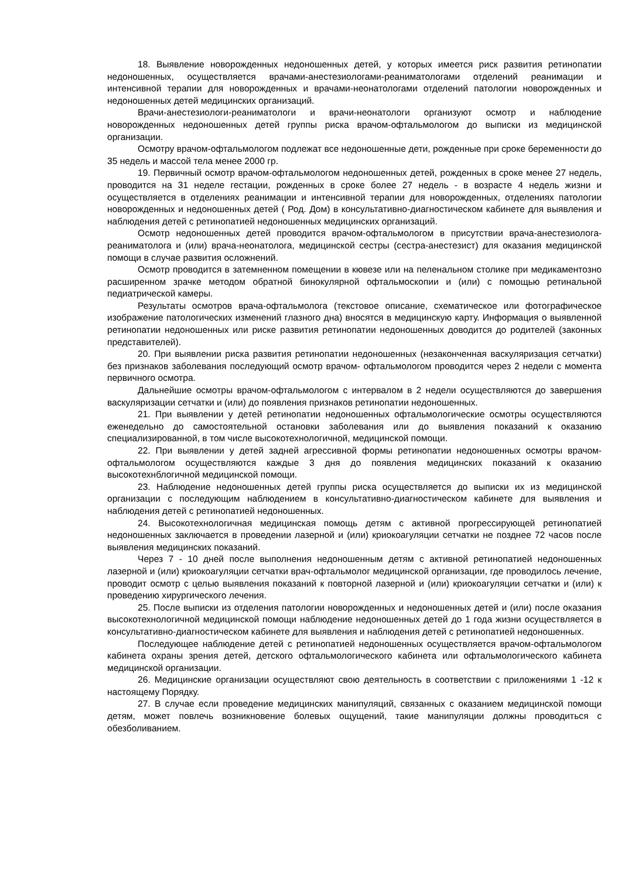18. Выявление новорожденных недоношенных детей, у которых имеется риск развития ретинопатии недоношенных, осуществляется врачами-анестезиологами-реаниматологами отделений реанимации и интенсивной терапии для новорожденных и врачами-неонатологами отделений патологии новорожденных и недоношенных детей медицинских организаций.
Врачи-анестезиологи-реаниматологи и врачи-неонатологи организуют осмотр и наблюдение новорожденных недоношенных детей группы риска врачом-офтальмологом до выписки из медицинской организации.
Осмотру врачом-офтальмологом подлежат все недоношенные дети, рожденные при сроке беременности до 35 недель и массой тела менее 2000 гр.
19. Первичный осмотр врачом-офтальмологом недоношенных детей, рожденных в сроке менее 27 недель, проводится на 31 неделе гестации, рожденных в сроке более 27 недель - в возрасте 4 недель жизни и осуществляется в отделениях реанимации и интенсивной терапии для новорожденных, отделениях патологии новорожденных и недоношенных детей ( Род. Дом) в консультативно-диагностическом кабинете для выявления и наблюдения детей с ретинопатией недоношенных медицинских организаций.
Осмотр недоношенных детей проводится врачом-офтальмологом в присутствии врача-анестезиолога-реаниматолога и (или) врача-неонатолога, медицинской сестры (сестра-анестезист) для оказания медицинской помощи в случае развития осложнений.
Осмотр проводится в затемненном помещении в кювезе или на пеленальном столике при медикаментозно расширенном зрачке методом обратной бинокулярной офтальмоскопии и (или) с помощью ретинальной педиатрической камеры.
Результаты осмотров врача-офтальмолога (текстовое описание, схематическое или фотографическое изображение патологических изменений глазного дна) вносятся в медицинскую карту. Информация о выявленной ретинопатии недоношенных или риске развития ретинопатии недоношенных доводится до родителей (законных представителей).
20. При выявлении риска развития ретинопатии недоношенных (незаконченная васкуляризация сетчатки) без признаков заболевания последующий осмотр врачом- офтальмологом проводится через 2 недели с момента первичного осмотра.
Дальнейшие осмотры врачом-офтальмологом с интервалом в 2 недели осуществляются до завершения васкуляризации сетчатки и (или) до появления признаков ретинопатии недоношенных.
21. При выявлении у детей ретинопатии недоношенных офтальмологические осмотры осуществляются еженедельно до самостоятельной остановки заболевания или до выявления показаний к оказанию специализированной, в том числе высокотехнологичной, медицинской помощи.
22. При выявлении у детей задней агрессивной формы ретинопатии недоношенных осмотры врачом-офтальмологом осуществляются каждые 3 дня до появления медицинских показаний к оказанию высокотехнблогичной медицинской помощи.
23. Наблюдение недоношенных детей группы риска осуществляется до выписки их из медицинской организации с последующим наблюдением в консультативно-диагностическом кабинете для выявления и наблюдения детей с ретинопатией недоношенных.
24. Высокотехнологичная медицинская помощь детям с активной прогрессирующей ретинопатией недоношенных заключается в проведении лазерной и (или) криокоагуляции сетчатки не позднее 72 часов после выявления медицинских показаний.
Через 7 - 10 дней после выполнения недоношенным детям с активной ретинопатией недоношенных лазерной и (или) криокоагуляции сетчатки врач-офтальмолог медицинской организации, где проводилось лечение, проводит осмотр с целью выявления показаний к повторной лазерной и (или) криокоагуляции сетчатки и (или) к проведению хирургического лечения.
25. После выписки из отделения патологии новорожденных и недоношенных детей и (или) после оказания высокотехнологичной медицинской помощи наблюдение недоношенных детей до 1 года жизни осуществляется в консультативно-диагностическом кабинете для выявления и наблюдения детей с ретинопатией недоношенных.
Последующее наблюдение детей с ретинопатией недоношенных осуществляется врачом-офтальмологом кабинета охраны зрения детей, детского офтальмологического кабинета или офтальмологического кабинета медицинской организации.
26. Медицинские организации осуществляют свою деятельность в соответствии с приложениями 1 -12 к настоящему Порядку.
27. В случае если проведение медицинских манипуляций, связанных с оказанием медицинской помощи детям, может повлечь возникновение болевых ощущений, такие манипуляции должны проводиться с обезболиванием.